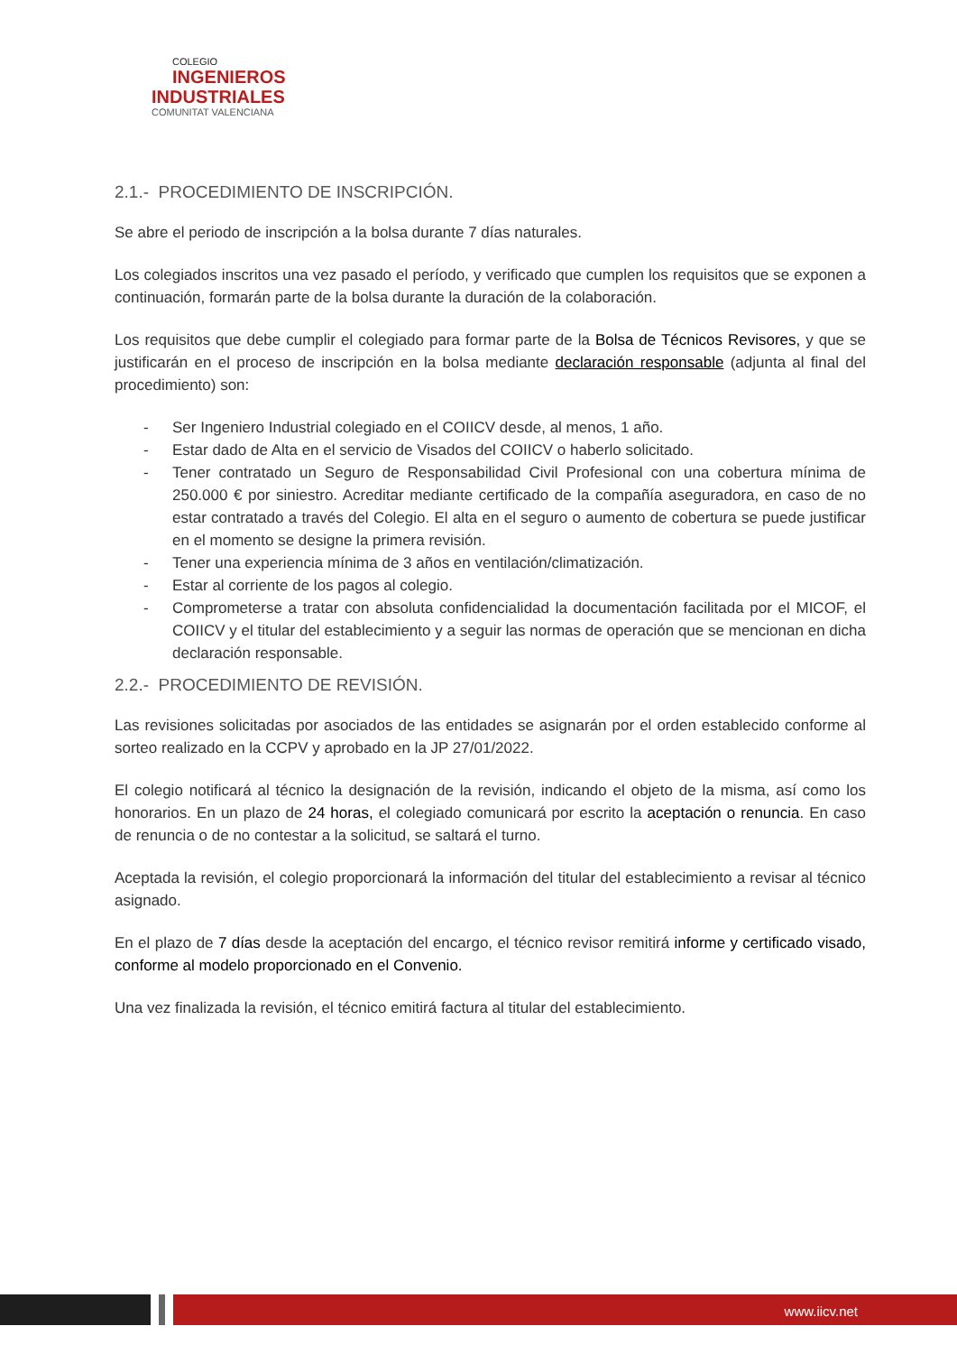COLEGIO
INGENIEROS
INDUSTRIALES
COMUNITAT VALENCIANA
2.1.- PROCEDIMIENTO DE INSCRIPCIÓN.
Se abre el periodo de inscripción a la bolsa durante 7 días naturales.
Los colegiados inscritos una vez pasado el período, y verificado que cumplen los requisitos que se exponen a continuación, formarán parte de la bolsa durante la duración de la colaboración.
Los requisitos que debe cumplir el colegiado para formar parte de la Bolsa de Técnicos Revisores, y que se justificarán en el proceso de inscripción en la bolsa mediante declaración responsable (adjunta al final del procedimiento) son:
- Ser Ingeniero Industrial colegiado en el COIICV desde, al menos, 1 año.
- Estar dado de Alta en el servicio de Visados del COIICV o haberlo solicitado.
- Tener contratado un Seguro de Responsabilidad Civil Profesional con una cobertura mínima de 250.000 € por siniestro. Acreditar mediante certificado de la compañía aseguradora, en caso de no estar contratado a través del Colegio. El alta en el seguro o aumento de cobertura se puede justificar en el momento se designe la primera revisión.
- Tener una experiencia mínima de 3 años en ventilación/climatización.
- Estar al corriente de los pagos al colegio.
- Comprometerse a tratar con absoluta confidencialidad la documentación facilitada por el MICOF, el COIICV y el titular del establecimiento y a seguir las normas de operación que se mencionan en dicha declaración responsable.
2.2.- PROCEDIMIENTO DE REVISIÓN.
Las revisiones solicitadas por asociados de las entidades se asignarán por el orden establecido conforme al sorteo realizado en la CCPV y aprobado en la JP 27/01/2022.
El colegio notificará al técnico la designación de la revisión, indicando el objeto de la misma, así como los honorarios. En un plazo de 24 horas, el colegiado comunicará por escrito la aceptación o renuncia. En caso de renuncia o de no contestar a la solicitud, se saltará el turno.
Aceptada la revisión, el colegio proporcionará la información del titular del establecimiento a revisar al técnico asignado.
En el plazo de 7 días desde la aceptación del encargo, el técnico revisor remitirá informe y certificado visado, conforme al modelo proporcionado en el Convenio.
Una vez finalizada la revisión, el técnico emitirá factura al titular del establecimiento.
www.iicv.net